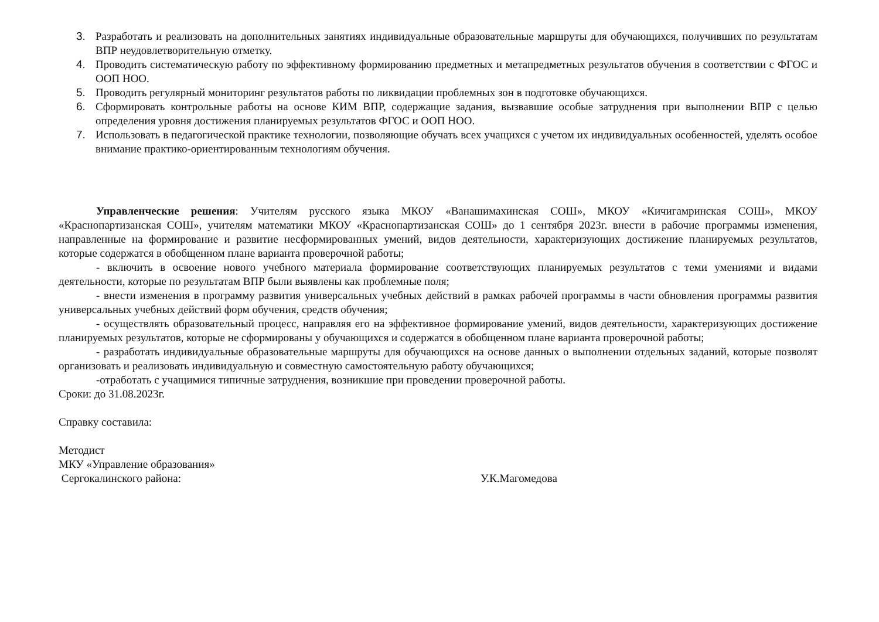3. Разработать и реализовать на дополнительных занятиях индивидуальные образовательные маршруты для обучающихся, получивших по результатам ВПР неудовлетворительную отметку.
4. Проводить систематическую работу по эффективному формированию предметных и метапредметных результатов обучения в соответствии с ФГОС и ООП НОО.
5. Проводить регулярный мониторинг результатов работы по ликвидации проблемных зон в подготовке обучающихся.
6. Сформировать контрольные работы на основе КИМ ВПР, содержащие задания, вызвавшие особые затруднения при выполнении ВПР с целью определения уровня достижения планируемых результатов ФГОС и ООП НОО.
7. Использовать в педагогической практике технологии, позволяющие обучать всех учащихся с учетом их индивидуальных особенностей, уделять особое внимание практико-ориентированным технологиям обучения.
Управленческие решения: Учителям русского языка МКОУ «Ванашимахинская СОШ», МКОУ «Кичигамринская СОШ», МКОУ «Краснопартизанская СОШ», учителям математики МКОУ «Краснопартизанская СОШ» до 1 сентября 2023г. внести в рабочие программы изменения, направленные на формирование и развитие несформированных умений, видов деятельности, характеризующих достижение планируемых результатов, которые содержатся в обобщенном плане варианта проверочной работы;
- включить в освоение нового учебного материала формирование соответствующих планируемых результатов с теми умениями и видами деятельности, которые по результатам ВПР были выявлены как проблемные поля;
- внести изменения в программу развития универсальных учебных действий в рамках рабочей программы в части обновления программы развития универсальных учебных действий форм обучения, средств обучения;
- осуществлять образовательный процесс, направляя его на эффективное формирование умений, видов деятельности, характеризующих достижение планируемых результатов, которые не сформированы у обучающихся и содержатся в обобщенном плане варианта проверочной работы;
- разработать индивидуальные образовательные маршруты для обучающихся на основе данных о выполнении отдельных заданий, которые позволят организовать и реализовать индивидуальную и совместную самостоятельную работу обучающихся;
-отработать с учащимися типичные затруднения, возникшие при проведении проверочной работы.
Сроки: до 31.08.2023г.
Справку составила:
Методист
МКУ «Управление образования»
Сергокалинского района: У.К.Магомедова